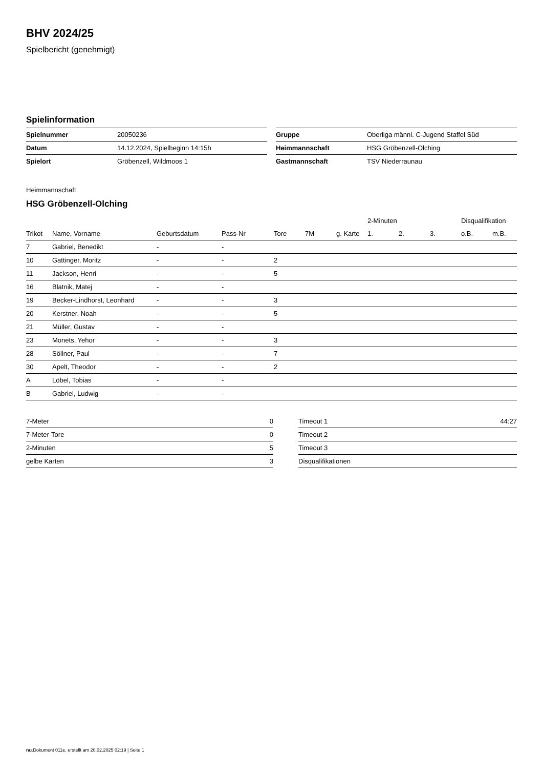BHV 2024/25
Spielbericht (genehmigt)
Spielinformation
| Spielnummer | 20050236 |
| Datum | 14.12.2024, Spielbeginn 14:15h |
| Spielort | Gröbenzell, Wildmoos 1 |
| Gruppe | Oberliga männl. C-Jugend Staffel Süd |
| Heimmannschaft | HSG Gröbenzell-Olching |
| Gastmannschaft | TSV Niederraunau |
Heimmannschaft
HSG Gröbenzell-Olching
| | | | | | | | 2-Minuten | | | Disqualifikation | |
| --- | --- | --- | --- | --- | --- | --- | --- | --- | --- | --- | --- |
| Trikot | Name, Vorname | Geburtsdatum | Pass-Nr | Tore | 7M | g. Karte | 1. | 2. | 3. | o.B. | m.B. |
| 7 | Gabriel, Benedikt | - | - | | | | | | | | |
| 10 | Gattinger, Moritz | - | - | 2 | | | | | | | |
| 11 | Jackson, Henri | - | - | 5 | | | | | | | |
| 16 | Blatnik, Matej | - | - | | | | | | | | |
| 19 | Becker-Lindhorst, Leonhard | - | - | 3 | | | | | | | |
| 20 | Kerstner, Noah | - | - | 5 | | | | | | | |
| 21 | Müller, Gustav | - | - | | | | | | | | |
| 23 | Monets, Yehor | - | - | 3 | | | | | | | |
| 28 | Söllner, Paul | - | - | 7 | | | | | | | |
| 30 | Apelt, Theodor | - | - | 2 | | | | | | | |
| A | Löbel, Tobias | - | - | | | | | | | | |
| B | Gabriel, Ludwig | - | - | | | | | | | | |
| 7-Meter | 0 |
| 7-Meter-Tore | 0 |
| 2-Minuten | 5 |
| gelbe Karten | 3 |
| Timeout 1 | 44:27 |
| Timeout 2 | |
| Timeout 3 | |
| Disqualifikationen | |
nu.Dokument 011e, erstellt am 20.02.2025 02:19 | Seite 1